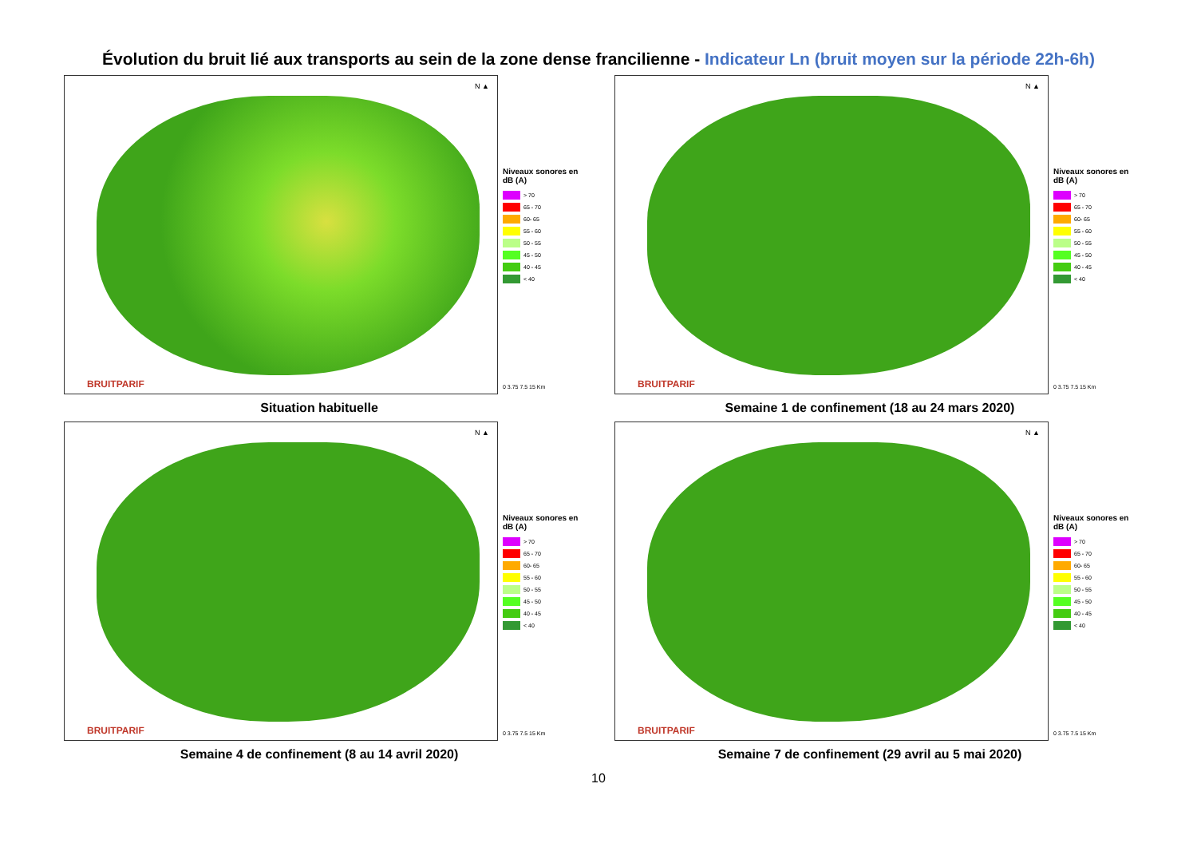Évolution du bruit lié aux transports au sein de la zone dense francilienne - Indicateur Ln (bruit moyen sur la période 22h-6h)
N ▲
BRUITPARIF
Niveaux sonores en dB (A)
> 70
65 - 70
60- 65
55 - 60
50 - 55
45 - 50
40 - 45
< 40
0 3.75 7.5 15 Km
Situation habituelle
N ▲
BRUITPARIF
Niveaux sonores en dB (A)
> 70
65 - 70
60- 65
55 - 60
50 - 55
45 - 50
40 - 45
< 40
0 3.75 7.5 15 Km
Semaine 1 de confinement (18 au 24 mars 2020)
N ▲
BRUITPARIF
Niveaux sonores en dB (A)
> 70
65 - 70
60- 65
55 - 60
50 - 55
45 - 50
40 - 45
< 40
0 3.75 7.5 15 Km
Semaine 4 de confinement (8 au 14 avril 2020)
N ▲
BRUITPARIF
Niveaux sonores en dB (A)
> 70
65 - 70
60- 65
55 - 60
50 - 55
45 - 50
40 - 45
< 40
0 3.75 7.5 15 Km
Semaine 7 de confinement (29 avril au 5 mai 2020)
10